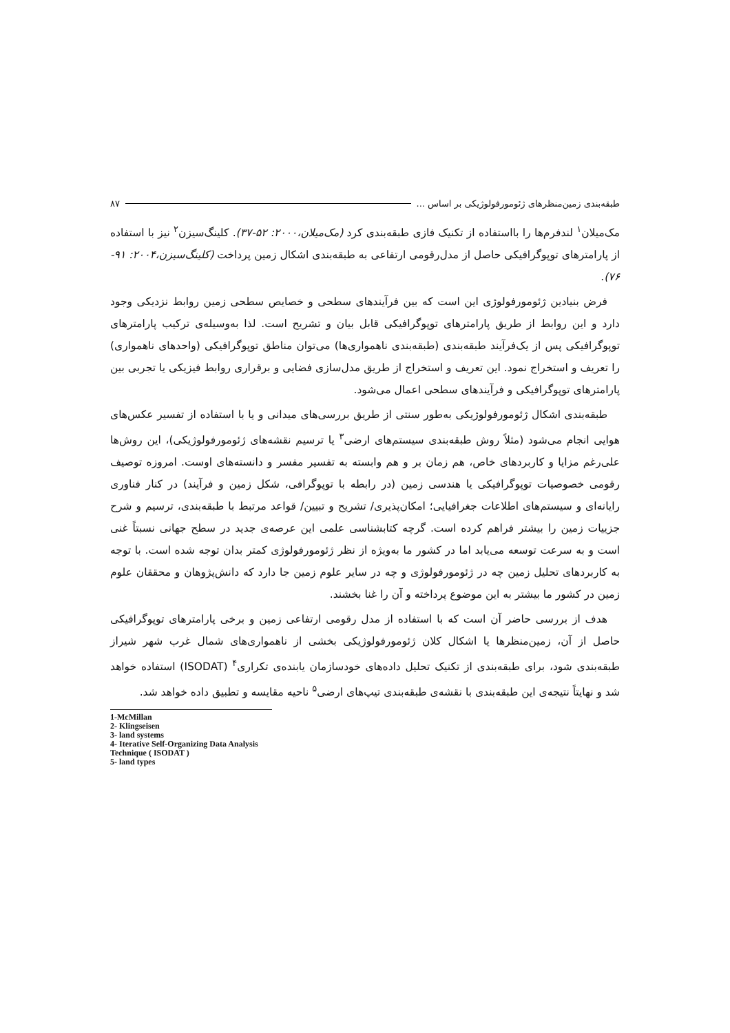طبقه‌بندی زمین‌منظرهای ژئومورفولوژیکی بر اساس ... ۸۷
مک‌میلان<sup>۱</sup> لندفرم‌ها را بااستفاده از تکنیک فازی طبقه‌بندی کرد (مک‌میلان،۲۰۰۰: ۵۲-۳۷). کلینگ‌سیزن<sup>۲</sup> نیز با استفاده از پارامترهای توپوگرافیکی حاصل از مدل‌رقومی ارتفاعی به طبقه‌بندی اشکال زمین پرداخت (کلینگ‌سیزن،۲۰۰۴: ۹۱- ۷۶).
فرض بنیادین ژئومورفولوژی این است که بین فرآیندهای سطحی و خصایص سطحی زمین روابط نزدیکی وجود دارد و این روابط از طریق پارامترهای توپوگرافیکی قابل بیان و تشریح است. لذا به‌وسیله‌ی ترکیب پارامترهای توپوگرافیکی پس از یک‌فرآیند طبقه‌بندی (طبقه‌بندی ناهمواری‌ها) می‌توان مناطق توپوگرافیکی (واحدهای ناهمواری) را تعریف و استخراج نمود. این تعریف و استخراج از طریق مدل‌سازی فضایی و برقراری روابط فیزیکی یا تجربی بین پارامترهای توپوگرافیکی و فرآیندهای سطحی اعمال می‌شود.
طبقه‌بندی اشکال ژئومورفولوژیکی به‌طور سنتی از طریق بررسی‌های میدانی و یا با استفاده از تفسیر عکس‌های هوایی انجام می‌شود (مثلاً روش طبقه‌بندی سیستم‌های ارضی<sup>۳</sup> یا ترسیم نقشه‌های ژئومورفولوژیکی)، این روش‌ها علی‌رغم مزایا و کاربردهای خاص، هم زمان بر و هم وابسته به تفسیر مفسر و دانسته‌های اوست. امروزه توصیف رقومی خصوصیات توپوگرافیکی یا هندسی زمین (در رابطه با توپوگرافی، شکل زمین و فرآیند) در کنار فناوری رایانه‌ای و سیستم‌های اطلاعات جغرافیایی؛ امکان‌پذیری/ تشریح و تبیین/ قواعد مرتبط با طبقه‌بندی، ترسیم و شرح جزییات زمین را بیشتر فراهم کرده است. گرچه کتابشناسی علمی این عرصه‌ی جدید در سطح جهانی نسبتاً غنی است و به سرعت توسعه می‌یابد اما در کشور ما به‌ویژه از نظر ژئومورفولوژی کمتر بدان توجه شده است. با توجه به کاربردهای تحلیل زمین چه در ژئومورفولوژی و چه در سایر علوم زمین جا دارد که دانش‌پژوهان و محققان علوم زمین در کشور ما بیشتر به این موضوع پرداخته و آن را غنا بخشند.
هدف از بررسی حاضر آن است که با استفاده از مدل رقومی ارتفاعی زمین و برخی پارامترهای توپوگرافیکی حاصل از آن، زمین‌منظرها یا اشکال کلان ژئومورفولوژیکی بخشی از ناهمواری‌های شمال غرب شهر شیراز طبقه‌بندی شود، برای طبقه‌بندی از تکنیک تحلیل داده‌های خودسازمان یابنده‌ی تکراری<sup>۴</sup> (ISODAT) استفاده خواهد شد و نهایتاً نتیجه‌ی این طبقه‌بندی با نقشه‌ی طبقه‌بندی تیپ‌های ارضی<sup>۵</sup> ناحیه مقایسه و تطبیق داده خواهد شد.
1-McMillan
2- Klingseisen
3- land systems
4- Iterative Self-Organizing Data Analysis Technique ( ISODAT )
5- land types